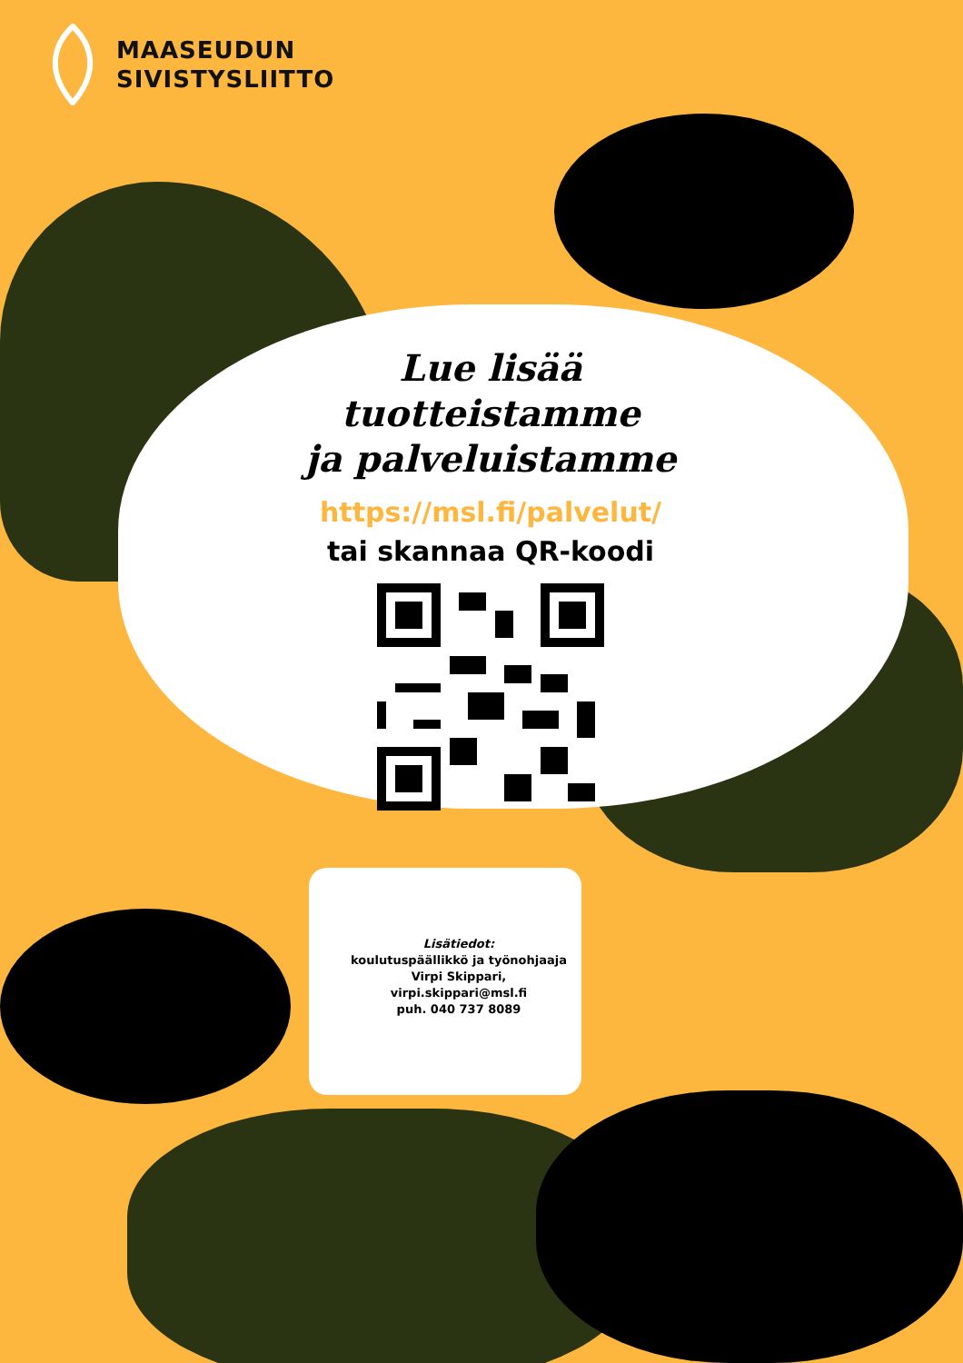MAASEUDUN
SIVISTYSLIITTO
Lue lisää tuotteistamme
ja palveluistamme
https://msl.fi/palvelut/
tai skannaa QR-koodi
Lisätiedot:
koulutuspäällikkö ja työnohjaaja
Virpi Skippari,
virpi.skippari@msl.fi
puh. 040 737 8089